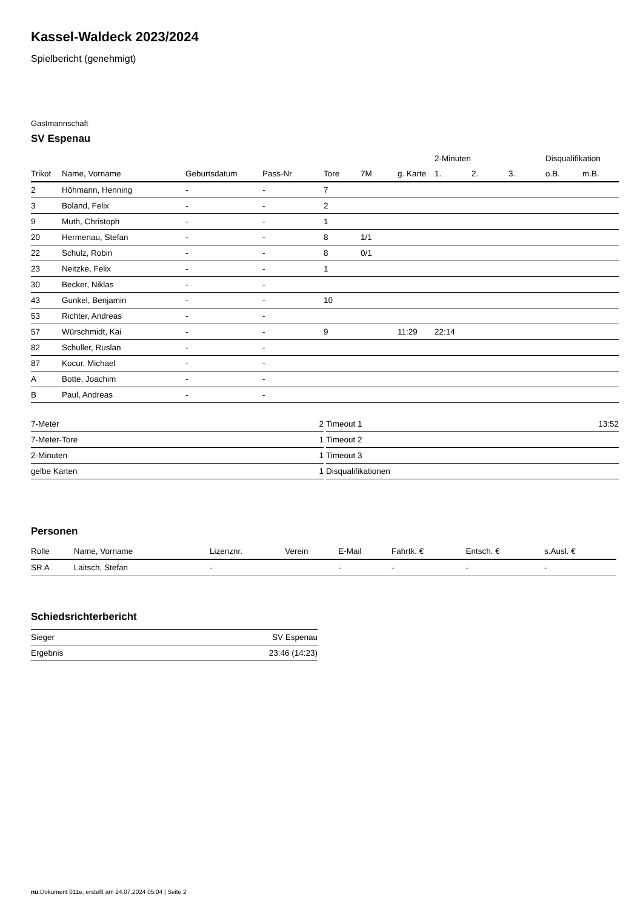Kassel-Waldeck 2023/2024
Spielbericht (genehmigt)
Gastmannschaft
SV Espenau
| | | | | | | | 2-Minuten | | | Disqualifikation | |
| --- | --- | --- | --- | --- | --- | --- | --- | --- | --- | --- | --- |
| Trikot | Name, Vorname | Geburtsdatum | Pass-Nr | Tore | 7M | g. Karte | 1. | 2. | 3. | o.B. | m.B. |
| 2 | Höhmann, Henning | - | - | 7 | | | | | | | |
| 3 | Boland, Felix | - | - | 2 | | | | | | | |
| 9 | Muth, Christoph | - | - | 1 | | | | | | | |
| 20 | Hermenau, Stefan | - | - | 8 | 1/1 | | | | | | |
| 22 | Schulz, Robin | - | - | 8 | 0/1 | | | | | | |
| 23 | Neitzke, Felix | - | - | 1 | | | | | | | |
| 30 | Becker, Niklas | - | - | | | | | | | | |
| 43 | Gunkel, Benjamin | - | - | 10 | | | | | | | |
| 53 | Richter, Andreas | - | - | | | | | | | | |
| 57 | Würschmidt, Kai | - | - | 9 | | 11:29 | 22:14 | | | | |
| 82 | Schuller, Ruslan | - | - | | | | | | | | |
| 87 | Kocur, Michael | - | - | | | | | | | | |
| A | Botte, Joachim | - | - | | | | | | | | |
| B | Paul, Andreas | - | - | | | | | | | | |
| 7-Meter | 2 |
| 7-Meter-Tore | 1 |
| 2-Minuten | 1 |
| gelbe Karten | 1 |
| Timeout 1 | 13:52 |
| Timeout 2 | |
| Timeout 3 | |
| Disqualifikationen | |
Personen
| Rolle | Name, Vorname | Lizenznr. | Verein | E-Mail | Fahrtk. € | Entsch. € | s.Ausl. € |
| --- | --- | --- | --- | --- | --- | --- | --- |
| SR A | Laitsch, Stefan | - | | - | - | - | - |
Schiedsrichterbericht
| Sieger | SV Espenau |
| Ergebnis | 23:46 (14:23) |
nu.Dokument 011e, erstellt am 24.07.2024 05:04 | Seite 2